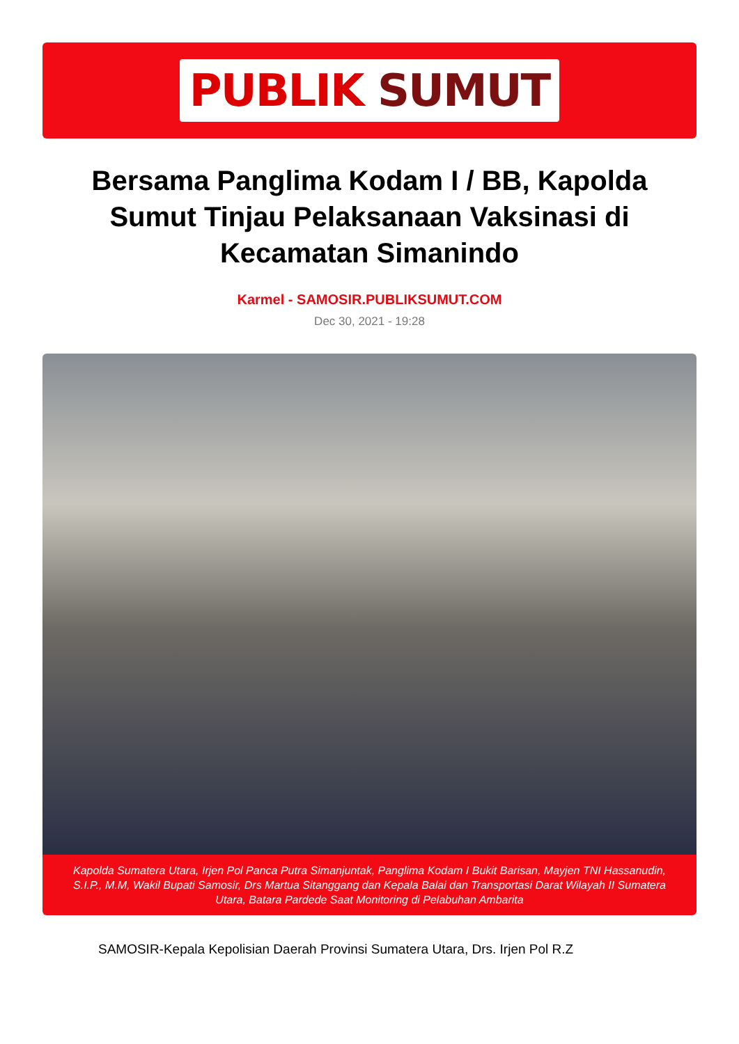PUBLIK SUMUT
Bersama Panglima Kodam I / BB, Kapolda Sumut Tinjau Pelaksanaan Vaksinasi di Kecamatan Simanindo
Karmel - SAMOSIR.PUBLIKSUMUT.COM
Dec 30, 2021 - 19:28
Kapolda Sumatera Utara, Irjen Pol Panca Putra Simanjuntak, Panglima Kodam I Bukit Barisan, Mayjen TNI Hassanudin, S.I.P., M.M, Wakil Bupati Samosir, Drs Martua Sitanggang dan Kepala Balai dan Transportasi Darat Wilayah II Sumatera Utara, Batara Pardede Saat Monitoring di Pelabuhan Ambarita
SAMOSIR-Kepala Kepolisian Daerah Provinsi Sumatera Utara, Drs. Irjen Pol R.Z